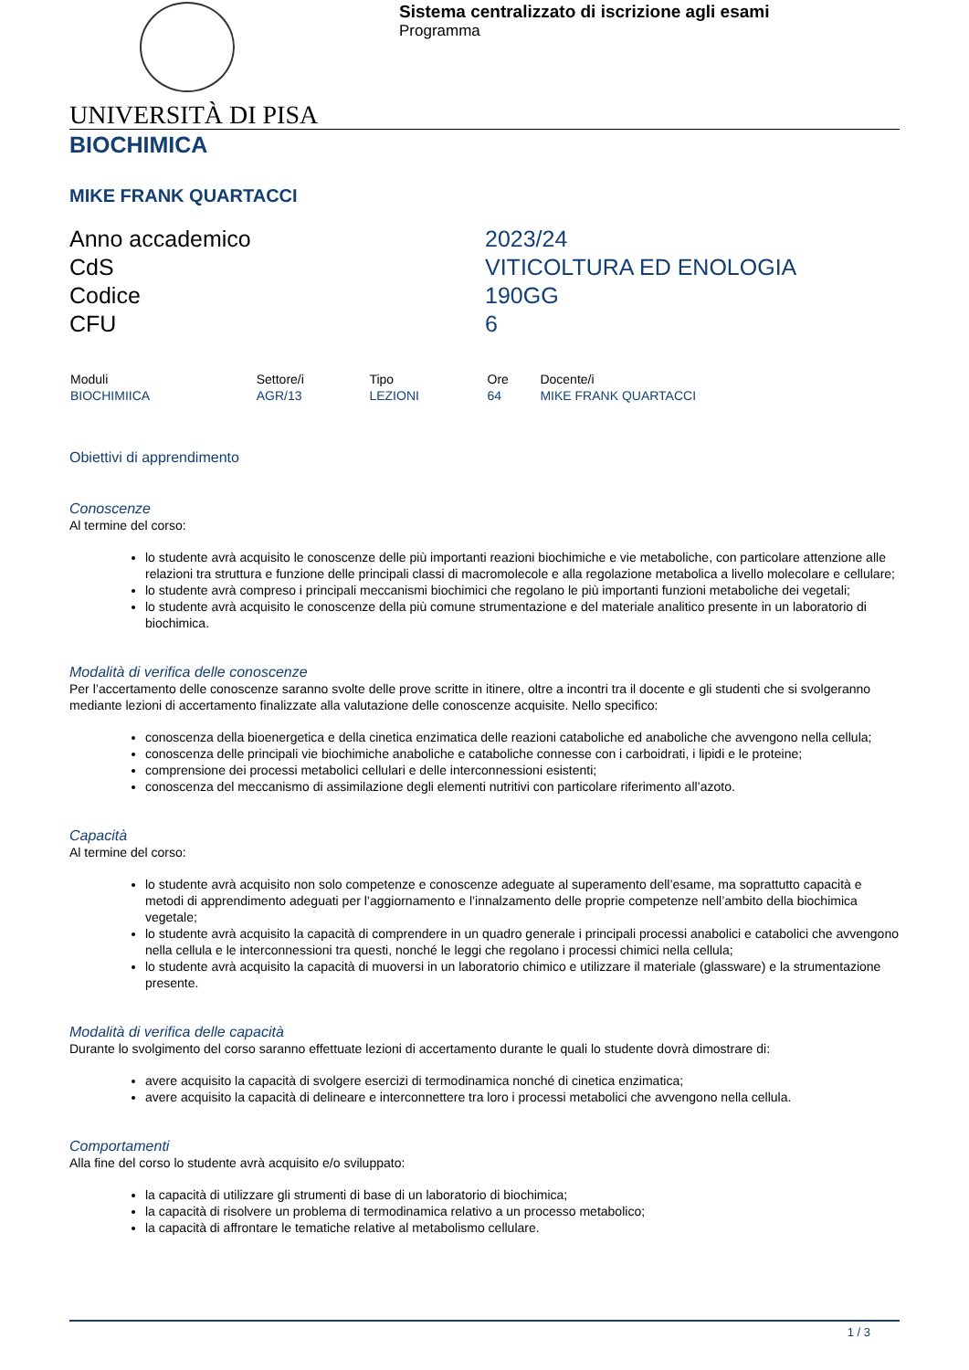Sistema centralizzato di iscrizione agli esami
Programma
UNIVERSITÀ DI PISA
BIOCHIMICA
MIKE FRANK QUARTACCI
Anno accademico
2023/24
CdS
VITICOLTURA ED ENOLOGIA
Codice
190GG
CFU
6
| Moduli | Settore/i | Tipo | Ore | Docente/i |
| --- | --- | --- | --- | --- |
| BIOCHIMIICA | AGR/13 | LEZIONI | 64 | MIKE FRANK QUARTACCI |
Obiettivi di apprendimento
Conoscenze
Al termine del corso:
lo studente avrà acquisito le conoscenze delle più importanti reazioni biochimiche e vie metaboliche, con particolare attenzione alle relazioni tra struttura e funzione delle principali classi di macromolecole e alla regolazione metabolica a livello molecolare e cellulare;
lo studente avrà compreso i principali meccanismi biochimici che regolano le più importanti funzioni metaboliche dei vegetali;
lo studente avrà acquisito le conoscenze della più comune strumentazione e del materiale analitico presente in un laboratorio di biochimica.
Modalità di verifica delle conoscenze
Per l’accertamento delle conoscenze saranno svolte delle prove scritte in itinere, oltre a incontri tra il docente e gli studenti che si svolgeranno mediante lezioni di accertamento finalizzate alla valutazione delle conoscenze acquisite. Nello specifico:
conoscenza della bioenergetica e della cinetica enzimatica delle reazioni cataboliche ed anaboliche che avvengono nella cellula;
conoscenza delle principali vie biochimiche anaboliche e cataboliche connesse con i carboidrati, i lipidi e le proteine;
comprensione dei processi metabolici cellulari e delle interconnessioni esistenti;
conoscenza del meccanismo di assimilazione degli elementi nutritivi con particolare riferimento all’azoto.
Capacità
Al termine del corso:
lo studente avrà acquisito non solo competenze e conoscenze adeguate al superamento dell’esame, ma soprattutto capacità e metodi di apprendimento adeguati per l’aggiornamento e l’innalzamento delle proprie competenze nell’ambito della biochimica vegetale;
lo studente avrà acquisito la capacità di comprendere in un quadro generale i principali processi anabolici e catabolici che avvengono nella cellula e le interconnessioni tra questi, nonché le leggi che regolano i processi chimici nella cellula;
lo studente avrà acquisito la capacità di muoversi in un laboratorio chimico e utilizzare il materiale (glassware) e la strumentazione presente.
Modalità di verifica delle capacità
Durante lo svolgimento del corso saranno effettuate lezioni di accertamento durante le quali lo studente dovrà dimostrare di:
avere acquisito la capacità di svolgere esercizi di termodinamica nonché di cinetica enzimatica;
avere acquisito la capacità di delineare e interconnettere tra loro i processi metabolici che avvengono nella cellula.
Comportamenti
Alla fine del corso lo studente avrà acquisito e/o sviluppato:
la capacità di utilizzare gli strumenti di base di un laboratorio di biochimica;
la capacità di risolvere un problema di termodinamica relativo a un processo metabolico;
la capacità di affrontare le tematiche relative al metabolismo cellulare.
1 / 3